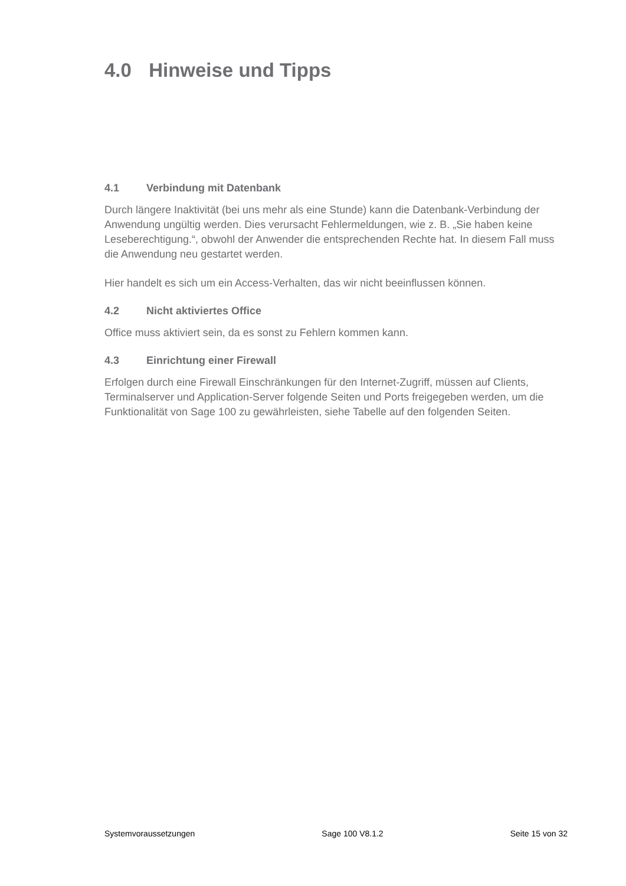4.0 Hinweise und Tipps
4.1 Verbindung mit Datenbank
Durch längere Inaktivität (bei uns mehr als eine Stunde) kann die Datenbank-Verbindung der Anwendung ungültig werden. Dies verursacht Fehlermeldungen, wie z. B. „Sie haben keine Leseberechtigung.“, obwohl der Anwender die entsprechenden Rechte hat. In diesem Fall muss die Anwendung neu gestartet werden.
Hier handelt es sich um ein Access-Verhalten, das wir nicht beeinflussen können.
4.2 Nicht aktiviertes Office
Office muss aktiviert sein, da es sonst zu Fehlern kommen kann.
4.3 Einrichtung einer Firewall
Erfolgen durch eine Firewall Einschränkungen für den Internet-Zugriff, müssen auf Clients, Terminalserver und Application-Server folgende Seiten und Ports freigegeben werden, um die Funktionalität von Sage 100 zu gewährleisten, siehe Tabelle auf den folgenden Seiten.
Systemvoraussetzungen Sage 100 V8.1.2 Seite 15 von 32